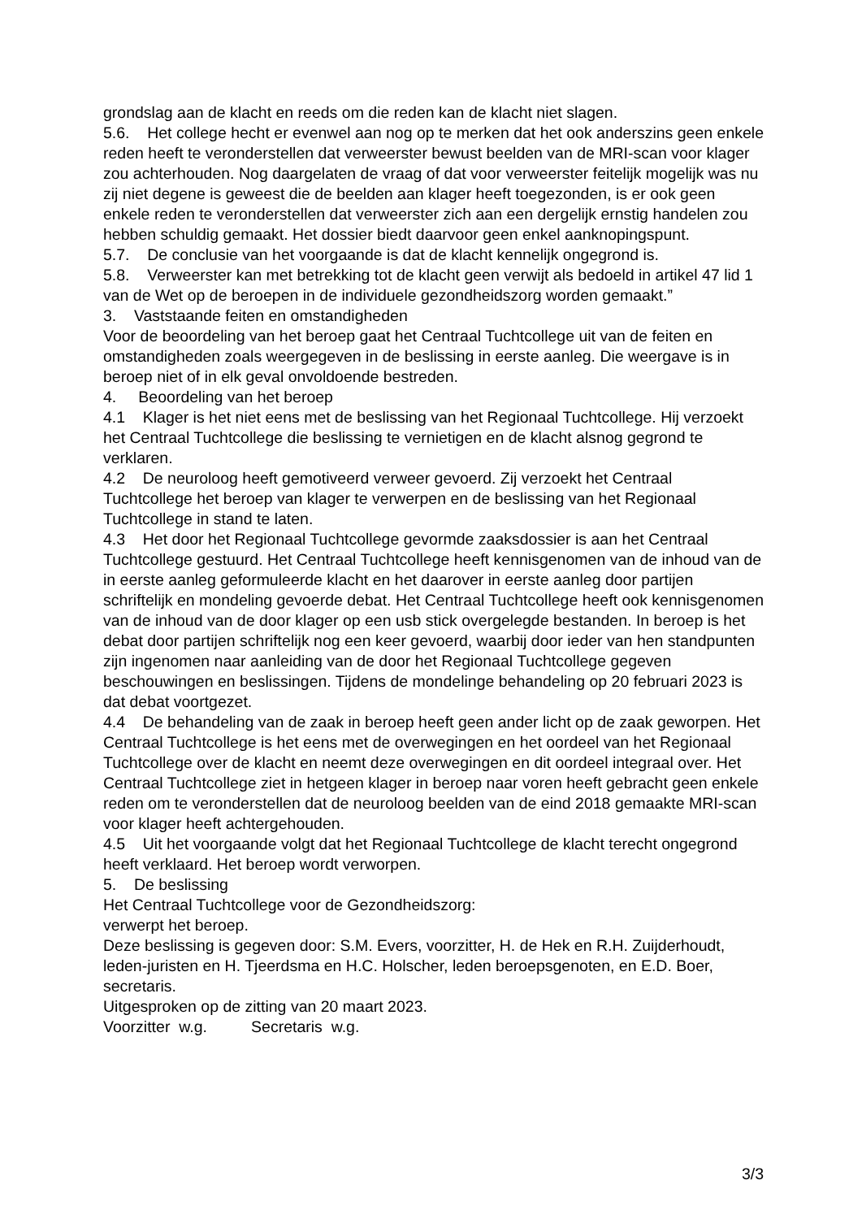grondslag aan de klacht en reeds om die reden kan de klacht niet slagen.
5.6. Het college hecht er evenwel aan nog op te merken dat het ook anderszins geen enkele reden heeft te veronderstellen dat verweerster bewust beelden van de MRI-scan voor klager zou achterhouden. Nog daargelaten de vraag of dat voor verweerster feitelijk mogelijk was nu zij niet degene is geweest die de beelden aan klager heeft toegezonden, is er ook geen enkele reden te veronderstellen dat verweerster zich aan een dergelijk ernstig handelen zou hebben schuldig gemaakt. Het dossier biedt daarvoor geen enkel aanknopingspunt.
5.7. De conclusie van het voorgaande is dat de klacht kennelijk ongegrond is.
5.8. Verweerster kan met betrekking tot de klacht geen verwijt als bedoeld in artikel 47 lid 1 van de Wet op de beroepen in de individuele gezondheidszorg worden gemaakt.”
3. Vaststaande feiten en omstandigheden
Voor de beoordeling van het beroep gaat het Centraal Tuchtcollege uit van de feiten en omstandigheden zoals weergegeven in de beslissing in eerste aanleg. Die weergave is in beroep niet of in elk geval onvoldoende bestreden.
4. Beoordeling van het beroep
4.1 Klager is het niet eens met de beslissing van het Regionaal Tuchtcollege. Hij verzoekt het Centraal Tuchtcollege die beslissing te vernietigen en de klacht alsnog gegrond te verklaren.
4.2 De neuroloog heeft gemotiveerd verweer gevoerd. Zij verzoekt het Centraal Tuchtcollege het beroep van klager te verwerpen en de beslissing van het Regionaal Tuchtcollege in stand te laten.
4.3 Het door het Regionaal Tuchtcollege gevormde zaaksdossier is aan het Centraal Tuchtcollege gestuurd. Het Centraal Tuchtcollege heeft kennisgenomen van de inhoud van de in eerste aanleg geformuleerde klacht en het daarover in eerste aanleg door partijen schriftelijk en mondeling gevoerde debat. Het Centraal Tuchtcollege heeft ook kennisgenomen van de inhoud van de door klager op een usb stick overgelegde bestanden. In beroep is het debat door partijen schriftelijk nog een keer gevoerd, waarbij door ieder van hen standpunten zijn ingenomen naar aanleiding van de door het Regionaal Tuchtcollege gegeven beschouwingen en beslissingen. Tijdens de mondelinge behandeling op 20 februari 2023 is dat debat voortgezet.
4.4 De behandeling van de zaak in beroep heeft geen ander licht op de zaak geworpen. Het Centraal Tuchtcollege is het eens met de overwegingen en het oordeel van het Regionaal Tuchtcollege over de klacht en neemt deze overwegingen en dit oordeel integraal over. Het Centraal Tuchtcollege ziet in hetgeen klager in beroep naar voren heeft gebracht geen enkele reden om te veronderstellen dat de neuroloog beelden van de eind 2018 gemaakte MRI-scan voor klager heeft achtergehouden.
4.5 Uit het voorgaande volgt dat het Regionaal Tuchtcollege de klacht terecht ongegrond heeft verklaard. Het beroep wordt verworpen.
5. De beslissing
Het Centraal Tuchtcollege voor de Gezondheidszorg:
verwerpt het beroep.
Deze beslissing is gegeven door: S.M. Evers, voorzitter, H. de Hek en R.H. Zuijderhoudt, leden-juristen en H. Tjeerdsma en H.C. Holscher, leden beroepsgenoten, en E.D. Boer, secretaris.
Uitgesproken op de zitting van 20 maart 2023.
Voorzitter w.g. Secretaris w.g.
3/3